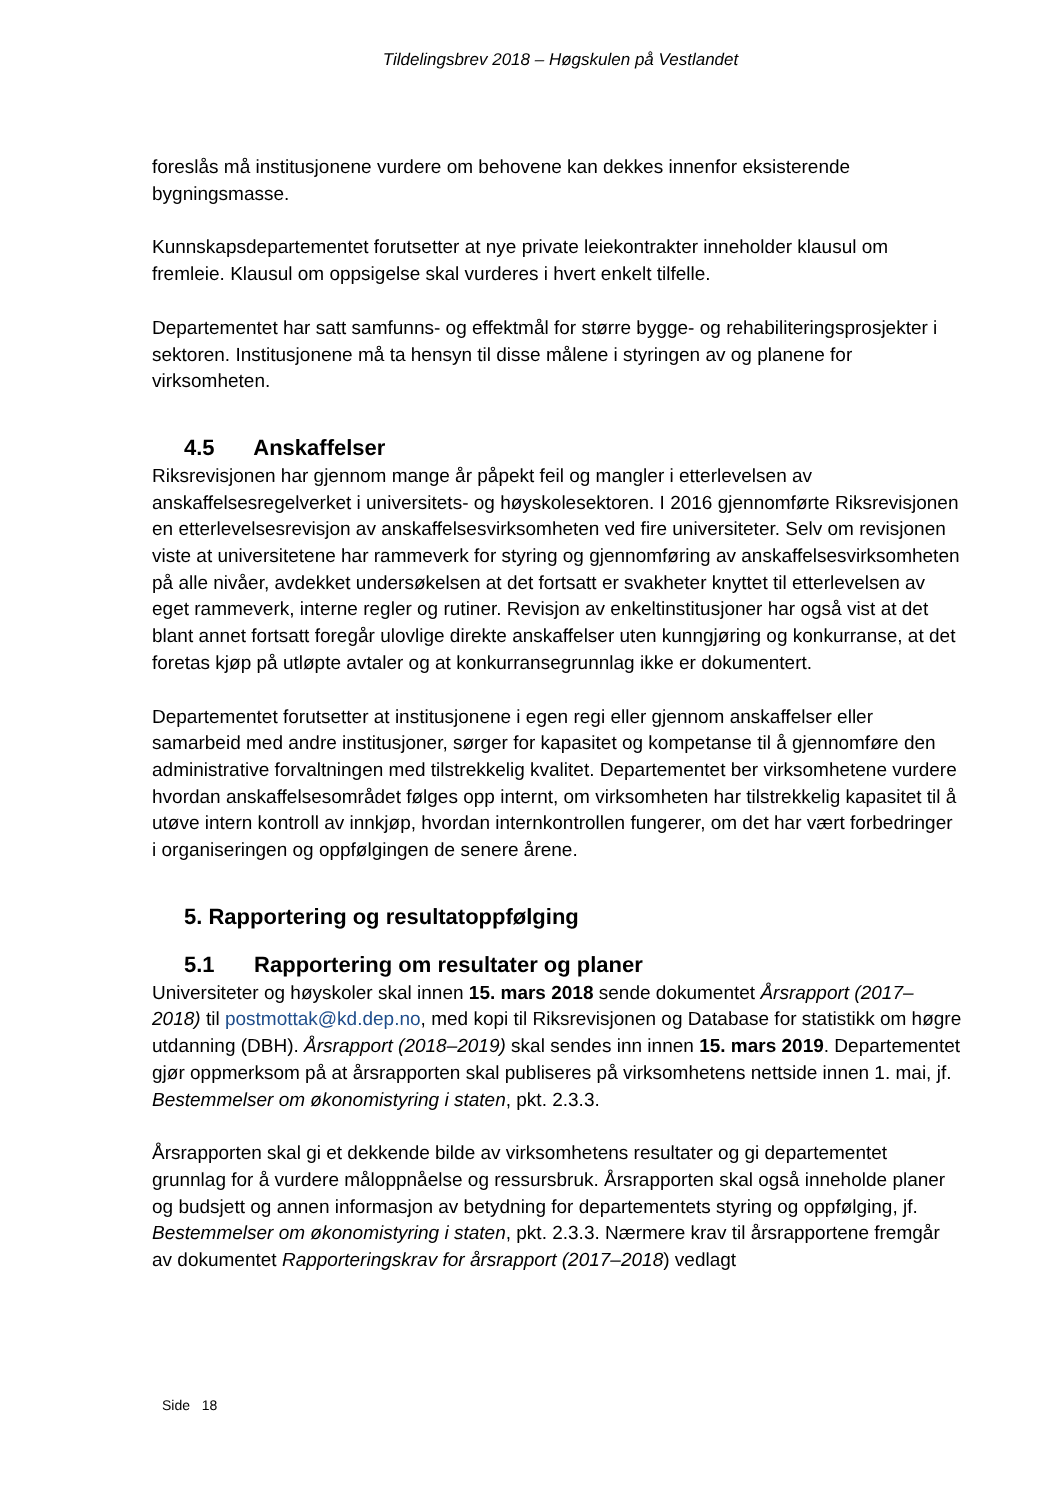Tildelingsbrev 2018 – Høgskulen på Vestlandet
foreslås må institusjonene vurdere om behovene kan dekkes innenfor eksisterende bygningsmasse.
Kunnskapsdepartementet forutsetter at nye private leiekontrakter inneholder klausul om fremleie. Klausul om oppsigelse skal vurderes i hvert enkelt tilfelle.
Departementet har satt samfunns- og effektmål for større bygge- og rehabiliteringsprosjekter i sektoren. Institusjonene må ta hensyn til disse målene i styringen av og planene for virksomheten.
4.5 Anskaffelser
Riksrevisjonen har gjennom mange år påpekt feil og mangler i etterlevelsen av anskaffelsesregelverket i universitets- og høyskolesektoren. I 2016 gjennomførte Riksrevisjonen en etterlevelsesrevisjon av anskaffelsesvirksomheten ved fire universiteter. Selv om revisjonen viste at universitetene har rammeverk for styring og gjennomføring av anskaffelsesvirksomheten på alle nivåer, avdekket undersøkelsen at det fortsatt er svakheter knyttet til etterlevelsen av eget rammeverk, interne regler og rutiner. Revisjon av enkeltinstitusjoner har også vist at det blant annet fortsatt foregår ulovlige direkte anskaffelser uten kunngjøring og konkurranse, at det foretas kjøp på utløpte avtaler og at konkurransegrunnlag ikke er dokumentert.
Departementet forutsetter at institusjonene i egen regi eller gjennom anskaffelser eller samarbeid med andre institusjoner, sørger for kapasitet og kompetanse til å gjennomføre den administrative forvaltningen med tilstrekkelig kvalitet. Departementet ber virksomhetene vurdere hvordan anskaffelsesområdet følges opp internt, om virksomheten har tilstrekkelig kapasitet til å utøve intern kontroll av innkjøp, hvordan internkontrollen fungerer, om det har vært forbedringer i organiseringen og oppfølgingen de senere årene.
5. Rapportering og resultatoppfølging
5.1 Rapportering om resultater og planer
Universiteter og høyskoler skal innen 15. mars 2018 sende dokumentet Årsrapport (2017–2018) til postmottak@kd.dep.no, med kopi til Riksrevisjonen og Database for statistikk om høgre utdanning (DBH). Årsrapport (2018–2019) skal sendes inn innen 15. mars 2019. Departementet gjør oppmerksom på at årsrapporten skal publiseres på virksomhetens nettside innen 1. mai, jf. Bestemmelser om økonomistyring i staten, pkt. 2.3.3.
Årsrapporten skal gi et dekkende bilde av virksomhetens resultater og gi departementet grunnlag for å vurdere måloppnåelse og ressursbruk. Årsrapporten skal også inneholde planer og budsjett og annen informasjon av betydning for departementets styring og oppfølging, jf. Bestemmelser om økonomistyring i staten, pkt. 2.3.3. Nærmere krav til årsrapportene fremgår av dokumentet Rapporteringskrav for årsrapport (2017–2018) vedlagt
Side 18